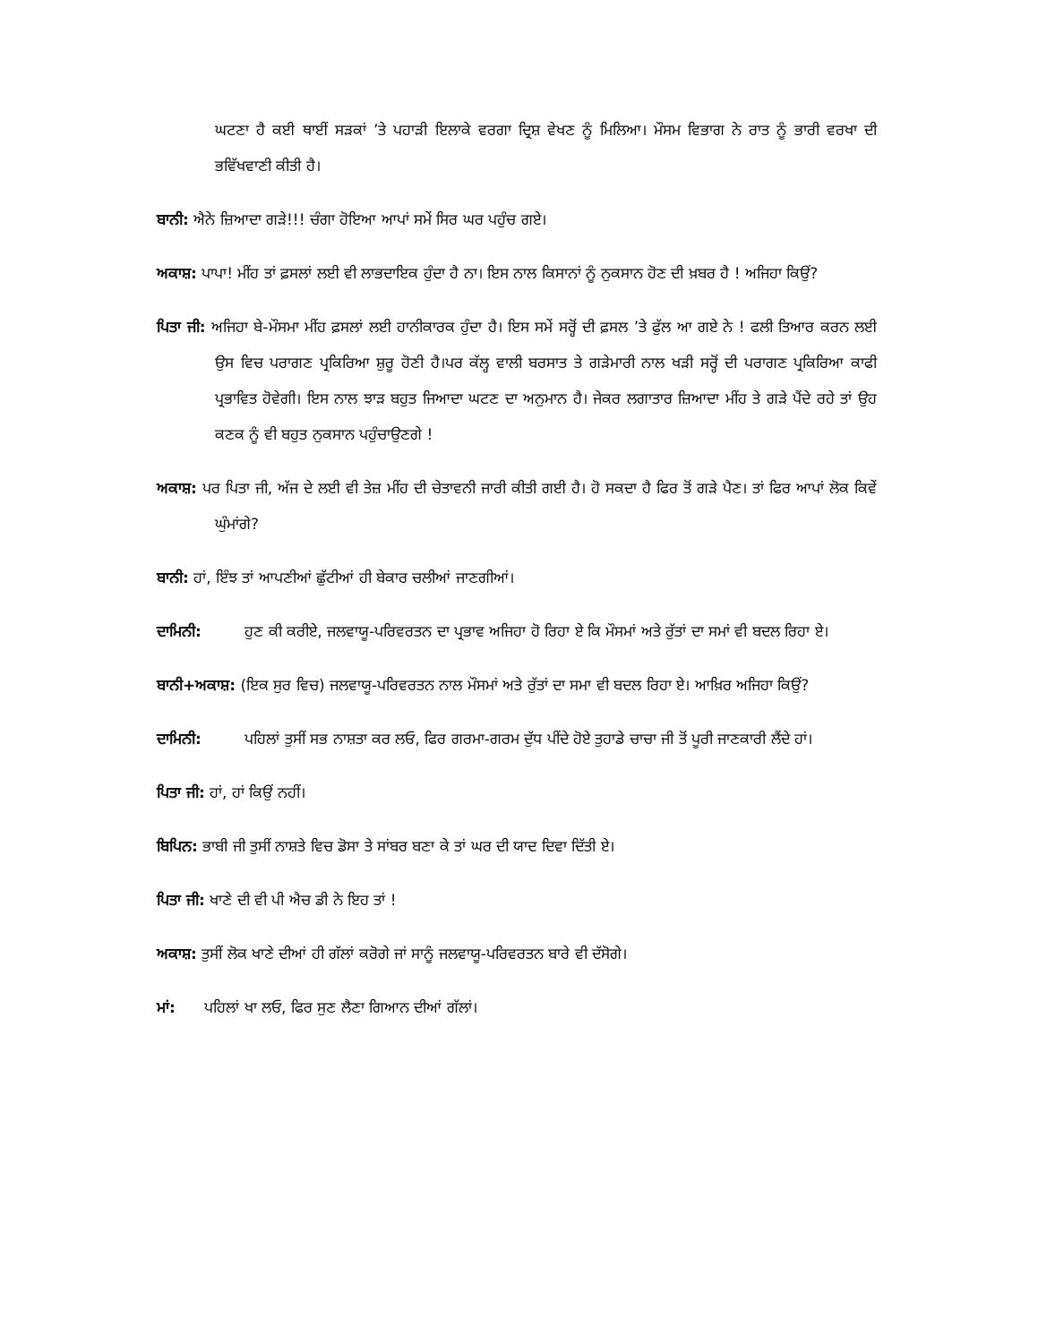ਘਟਣਾ ਹੈ ਕਈ ਥਾਈਂ ਸੜਕਾਂ ’ਤੇ ਪਹਾੜੀ ਇਲਾਕੇ ਵਰਗਾ ਦ੍ਰਿਸ਼ ਵੇਖਣ ਨੂੰ ਮਿਲਿਆ। ਮੌਸਮ ਵਿਭਾਗ ਨੇ ਰਾਤ ਨੂੰ ਭਾਰੀ ਵਰਖਾ ਦੀ ਭਵਿੱਖਵਾਣੀ ਕੀਤੀ ਹੈ।
ਬਾਨੀ: ਐਨੇ ਜ਼ਿਆਦਾ ਗੜੇ!!! ਚੰਗਾ ਹੋਇਆ ਆਪਾਂ ਸਮੇਂ ਸਿਰ ਘਰ ਪਹੁੰਚ ਗਏ।
ਅਕਾਸ਼: ਪਾਪਾ! ਮੀਂਹ ਤਾਂ ਫ਼ਸਲਾਂ ਲਈ ਵੀ ਲਾਭਦਾਇਕ ਹੁੰਦਾ ਹੈ ਨਾ। ਇਸ ਨਾਲ ਕਿਸਾਨਾਂ ਨੂੰ ਨੁਕਸਾਨ ਹੋਣ ਦੀ ਖ਼ਬਰ ਹੈ ! ਅਜਿਹਾ ਕਿਉਂ?
ਪਿਤਾ ਜੀ: ਅਜਿਹਾ ਬੇ-ਮੌਸਮਾ ਮੀਂਹ ਫ਼ਸਲਾਂ ਲਈ ਹਾਨੀਕਾਰਕ ਹੁੰਦਾ ਹੈ। ਇਸ ਸਮੇਂ ਸਰ੍ਹੋਂ ਦੀ ਫ਼ਸਲ ’ਤੇ ਫੁੱਲ ਆ ਗਏ ਨੇ ! ਫਲੀ ਤਿਆਰ ਕਰਨ ਲਈ ਉਸ ਵਿਚ ਪਰਾਗਣ ਪ੍ਰਕਿਰਿਆ ਸ਼ੁਰੂ ਹੋਣੀ ਹੈ।ਪਰ ਕੱਲ੍ਹ ਵਾਲੀ ਬਰਸਾਤ ਤੇ ਗੜੇਮਾਰੀ ਨਾਲ ਖੜੀ ਸਰ੍ਹੋਂ ਦੀ ਪਰਾਗਣ ਪ੍ਰਕਿਰਿਆ ਕਾਫੀ ਪ੍ਰਭਾਵਿਤ ਹੋਵੇਗੀ। ਇਸ ਨਾਲ ਝਾੜ ਬਹੁਤ ਜਿਆਦਾ ਘਟਣ ਦਾ ਅਨੁਮਾਨ ਹੈ। ਜੇਕਰ ਲਗਾਤਾਰ ਜ਼ਿਆਦਾ ਮੀਂਹ ਤੇ ਗੜੇ ਪੈਂਦੇ ਰਹੇ ਤਾਂ ਉਹ ਕਣਕ ਨੂੰ ਵੀ ਬਹੁਤ ਨੁਕਸਾਨ ਪਹੁੰਚਾਉਣਗੇ !
ਅਕਾਸ਼: ਪਰ ਪਿਤਾ ਜੀ, ਅੱਜ ਦੇ ਲਈ ਵੀ ਤੇਜ਼ ਮੀਂਹ ਦੀ ਚੇਤਾਵਨੀ ਜਾਰੀ ਕੀਤੀ ਗਈ ਹੈ। ਹੋ ਸਕਦਾ ਹੈ ਫਿਰ ਤੋਂ ਗੜੇ ਪੈਣ। ਤਾਂ ਫਿਰ ਆਪਾਂ ਲੋਕ ਕਿਵੇਂ ਘੁੰਮਾਂਗੇ?
ਬਾਨੀ: ਹਾਂ, ਇੰਝ ਤਾਂ ਆਪਣੀਆਂ ਛੁੱਟੀਆਂ ਹੀ ਬੇਕਾਰ ਚਲੀਆਂ ਜਾਣਗੀਆਂ।
ਦਾਮਿਨੀ: ਹੁਣ ਕੀ ਕਰੀਏ, ਜਲਵਾਯੂ-ਪਰਿਵਰਤਨ ਦਾ ਪ੍ਰਭਾਵ ਅਜਿਹਾ ਹੋ ਰਿਹਾ ਏ ਕਿ ਮੌਸਮਾਂ ਅਤੇ ਰੁੱਤਾਂ ਦਾ ਸਮਾਂ ਵੀ ਬਦਲ ਰਿਹਾ ਏ।
ਬਾਨੀ+ਅਕਾਸ਼: (ਇਕ ਸੁਰ ਵਿਚ) ਜਲਵਾਯੂ-ਪਰਿਵਰਤਨ ਨਾਲ ਮੌਸਮਾਂ ਅਤੇ ਰੁੱਤਾਂ ਦਾ ਸਮਾ ਵੀ ਬਦਲ ਰਿਹਾ ਏ। ਆਖ਼ਿਰ ਅਜਿਹਾ ਕਿਉਂ?
ਦਾਮਿਨੀ: ਪਹਿਲਾਂ ਤੁਸੀਂ ਸਭ ਨਾਸ਼ਤਾ ਕਰ ਲਓ, ਫਿਰ ਗਰਮਾ-ਗਰਮ ਦੁੱਧ ਪੀਂਦੇ ਹੋਏ ਤੁਹਾਡੇ ਚਾਚਾ ਜੀ ਤੋਂ ਪੂਰੀ ਜਾਣਕਾਰੀ ਲੈਂਦੇ ਹਾਂ।
ਪਿਤਾ ਜੀ: ਹਾਂ, ਹਾਂ ਕਿਉਂ ਨਹੀਂ।
ਬਿਪਿਨ: ਭਾਬੀ ਜੀ ਤੁਸੀਂ ਨਾਸ਼ਤੇ ਵਿਚ ਡੋਸਾ ਤੇ ਸਾਂਬਰ ਬਣਾ ਕੇ ਤਾਂ ਘਰ ਦੀ ਯਾਦ ਦਿਵਾ ਦਿੱਤੀ ਏ।
ਪਿਤਾ ਜੀ: ਖਾਣੇ ਦੀ ਵੀ ਪੀ ਐਚ ਡੀ ਨੇ ਇਹ ਤਾਂ !
ਅਕਾਸ਼: ਤੁਸੀਂ ਲੋਕ ਖਾਣੇ ਦੀਆਂ ਹੀ ਗੱਲਾਂ ਕਰੋਗੇ ਜਾਂ ਸਾਨੂੰ ਜਲਵਾਯੂ-ਪਰਿਵਰਤਨ ਬਾਰੇ ਵੀ ਦੱਸੋਗੇ।
ਮਾਂ: ਪਹਿਲਾਂ ਖਾ ਲਓ, ਫਿਰ ਸੁਣ ਲੈਣਾ ਗਿਆਨ ਦੀਆਂ ਗੱਲਾਂ।